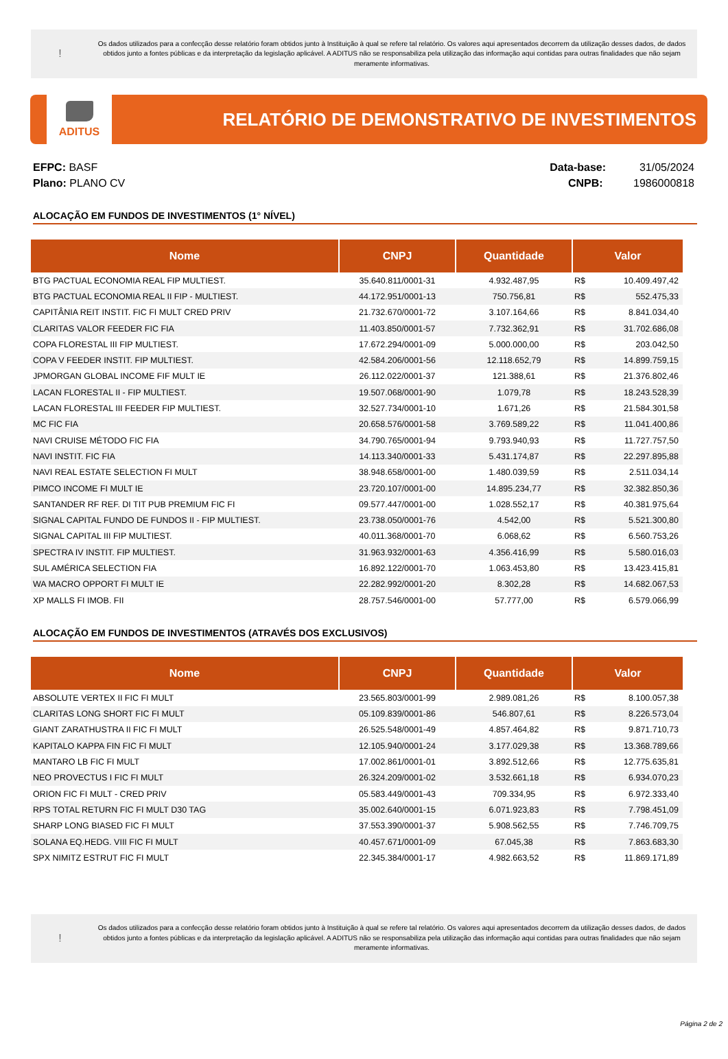!
Os dados utilizados para a confecção desse relatório foram obtidos junto à Instituição à qual se refere tal relatório. Os valores aqui apresentados decorrem da utilização desses dados, de dados obtidos junto a fontes públicas e da interpretação da legislação aplicável. A ADITUS não se responsabiliza pela utilização das informação aqui contidas para outras finalidades que não sejam meramente informativas.
ADITUS
RELATÓRIO DE DEMONSTRATIVO DE INVESTIMENTOS
EFPC: BASF
Plano: PLANO CV
Data-base: 31/05/2024
CNPB: 1986000818
ALOCAÇÃO EM FUNDOS DE INVESTIMENTOS (1° NÍVEL)
| Nome | CNPJ | Quantidade | Valor | |
| --- | --- | --- | --- | --- |
| BTG PACTUAL ECONOMIA REAL FIP MULTIEST. | 35.640.811/0001-31 | 4.932.487,95 | R$ | 10.409.497,42 |
| BTG PACTUAL ECONOMIA REAL II FIP - MULTIEST. | 44.172.951/0001-13 | 750.756,81 | R$ | 552.475,33 |
| CAPITÂNIA REIT INSTIT. FIC FI MULT CRED PRIV | 21.732.670/0001-72 | 3.107.164,66 | R$ | 8.841.034,40 |
| CLARITAS VALOR FEEDER FIC FIA | 11.403.850/0001-57 | 7.732.362,91 | R$ | 31.702.686,08 |
| COPA FLORESTAL III FIP MULTIEST. | 17.672.294/0001-09 | 5.000.000,00 | R$ | 203.042,50 |
| COPA V FEEDER INSTIT. FIP MULTIEST. | 42.584.206/0001-56 | 12.118.652,79 | R$ | 14.899.759,15 |
| JPMORGAN GLOBAL INCOME FIF MULT IE | 26.112.022/0001-37 | 121.388,61 | R$ | 21.376.802,46 |
| LACAN FLORESTAL II - FIP MULTIEST. | 19.507.068/0001-90 | 1.079,78 | R$ | 18.243.528,39 |
| LACAN FLORESTAL III FEEDER FIP MULTIEST. | 32.527.734/0001-10 | 1.671,26 | R$ | 21.584.301,58 |
| MC FIC FIA | 20.658.576/0001-58 | 3.769.589,22 | R$ | 11.041.400,86 |
| NAVI CRUISE MÉTODO FIC FIA | 34.790.765/0001-94 | 9.793.940,93 | R$ | 11.727.757,50 |
| NAVI INSTIT. FIC FIA | 14.113.340/0001-33 | 5.431.174,87 | R$ | 22.297.895,88 |
| NAVI REAL ESTATE SELECTION FI MULT | 38.948.658/0001-00 | 1.480.039,59 | R$ | 2.511.034,14 |
| PIMCO INCOME FI MULT IE | 23.720.107/0001-00 | 14.895.234,77 | R$ | 32.382.850,36 |
| SANTANDER RF REF. DI TIT PUB PREMIUM FIC FI | 09.577.447/0001-00 | 1.028.552,17 | R$ | 40.381.975,64 |
| SIGNAL CAPITAL FUNDO DE FUNDOS II - FIP MULTIEST. | 23.738.050/0001-76 | 4.542,00 | R$ | 5.521.300,80 |
| SIGNAL CAPITAL III FIP MULTIEST. | 40.011.368/0001-70 | 6.068,62 | R$ | 6.560.753,26 |
| SPECTRA IV INSTIT. FIP MULTIEST. | 31.963.932/0001-63 | 4.356.416,99 | R$ | 5.580.016,03 |
| SUL AMÉRICA SELECTION FIA | 16.892.122/0001-70 | 1.063.453,80 | R$ | 13.423.415,81 |
| WA MACRO OPPORT FI MULT IE | 22.282.992/0001-20 | 8.302,28 | R$ | 14.682.067,53 |
| XP MALLS FI IMOB. FII | 28.757.546/0001-00 | 57.777,00 | R$ | 6.579.066,99 |
ALOCAÇÃO EM FUNDOS DE INVESTIMENTOS (ATRAVÉS DOS EXCLUSIVOS)
| Nome | CNPJ | Quantidade | Valor | |
| --- | --- | --- | --- | --- |
| ABSOLUTE VERTEX II FIC FI MULT | 23.565.803/0001-99 | 2.989.081,26 | R$ | 8.100.057,38 |
| CLARITAS LONG SHORT FIC FI MULT | 05.109.839/0001-86 | 546.807,61 | R$ | 8.226.573,04 |
| GIANT ZARATHUSTRA II FIC FI MULT | 26.525.548/0001-49 | 4.857.464,82 | R$ | 9.871.710,73 |
| KAPITALO KAPPA FIN FIC FI MULT | 12.105.940/0001-24 | 3.177.029,38 | R$ | 13.368.789,66 |
| MANTARO LB FIC FI MULT | 17.002.861/0001-01 | 3.892.512,66 | R$ | 12.775.635,81 |
| NEO PROVECTUS I FIC FI MULT | 26.324.209/0001-02 | 3.532.661,18 | R$ | 6.934.070,23 |
| ORION FIC FI MULT - CRED PRIV | 05.583.449/0001-43 | 709.334,95 | R$ | 6.972.333,40 |
| RPS TOTAL RETURN FIC FI MULT D30 TAG | 35.002.640/0001-15 | 6.071.923,83 | R$ | 7.798.451,09 |
| SHARP LONG BIASED FIC FI MULT | 37.553.390/0001-37 | 5.908.562,55 | R$ | 7.746.709,75 |
| SOLANA EQ.HEDG. VIII FIC FI MULT | 40.457.671/0001-09 | 67.045,38 | R$ | 7.863.683,30 |
| SPX NIMITZ ESTRUT FIC FI MULT | 22.345.384/0001-17 | 4.982.663,52 | R$ | 11.869.171,89 |
!
Os dados utilizados para a confecção desse relatório foram obtidos junto à Instituição à qual se refere tal relatório. Os valores aqui apresentados decorrem da utilização desses dados, de dados obtidos junto a fontes públicas e da interpretação da legislação aplicável. A ADITUS não se responsabiliza pela utilização das informação aqui contidas para outras finalidades que não sejam meramente informativas.
Página 2 de 2